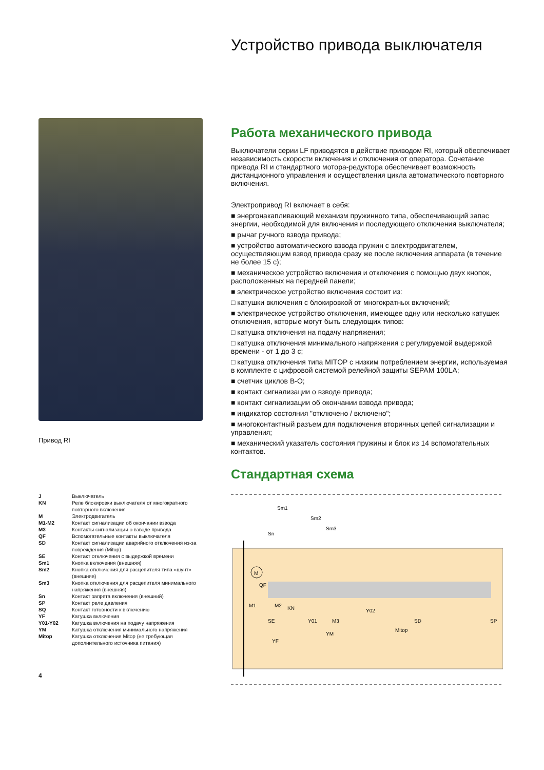Устройство привода выключателя
Работа механического привода
Выключатели серии LF приводятся в действие приводом RI, который обеспечивает независимость скорости включения и отключения от оператора. Сочетание привода RI и стандартного мотора-редуктора обеспечивает возможность дистанционного управления и осуществления цикла автоматического повторного включения.
Электропривод RI включает в себя:
■ энергонакапливающий механизм пружинного типа, обеспечивающий запас энергии, необходимой для включения и последующего отключения выключателя;
■ рычаг ручного взвода привода;
■ устройство автоматического взвода пружин с электродвигателем, осуществляющим взвод привода сразу же после включения аппарата (в течение не более 15 с);
■ механическое устройство включения и отключения с помощью двух кнопок, расположенных на передней панели;
■ электрическое устройство включения состоит из:
□ катушки включения с блокировкой от многократных включений;
■ электрическое устройство отключения, имеющее одну или несколько катушек отключения, которые могут быть следующих типов:
□ катушка отключения на подачу напряжения;
□ катушка отключения минимального напряжения с регулируемой выдержкой времени - от 1 до 3 с;
□ катушка отключения типа MITOP с низким потреблением энергии, используемая в комплекте с цифровой системой релейной защиты SEPAM 100LA;
■ счетчик циклов В-О;
■ контакт сигнализации о взводе привода;
■ контакт сигнализации об окончании взвода привода;
■ индикатор состояния "отключено / включено";
■ многоконтактный разъем для подключения вторичных цепей сигнализации и управления;
■ механический указатель состояния пружины и блок из 14 вспомогательных контактов.
Стандартная схема
M
Sm1
Sm2
Sm3
Sn
QF
M1
M2
KN
SE
Y01
M3
YM
Y02
Mitop
SD
YF
SP
Привод RI
| J | Выключатель |
| KN | Реле блокировки выключателя от многократного повторного включения |
| M | Электродвигатель |
| M1-M2 | Контакт сигнализации об окончании взвода |
| M3 | Контакты сигнализации о взводе привода |
| QF | Вспомогательные контакты выключателя |
| SD | Контакт сигнализации аварийного отключения из-за повреждения (Mitop) |
| SE | Контакт отключения с выдержкой времени |
| Sm1 | Кнопка включения (внешняя) |
| Sm2 | Кнопка отключения для расцепителя типа «шунт» (внешняя) |
| Sm3 | Кнопка отключения для расцепителя минимального напряжения (внешняя) |
| Sn | Контакт запрета включения (внешний) |
| SP | Контакт реле давления |
| SQ | Контакт готовности к включению |
| YF | Катушка включения |
| Y01-Y02 | Катушка включения на подачу напряжения |
| YM | Катушка отключения минимального напряжения |
| Mitop | Катушка отключения Mitop (не требующая дополнительного источника питания) |
4